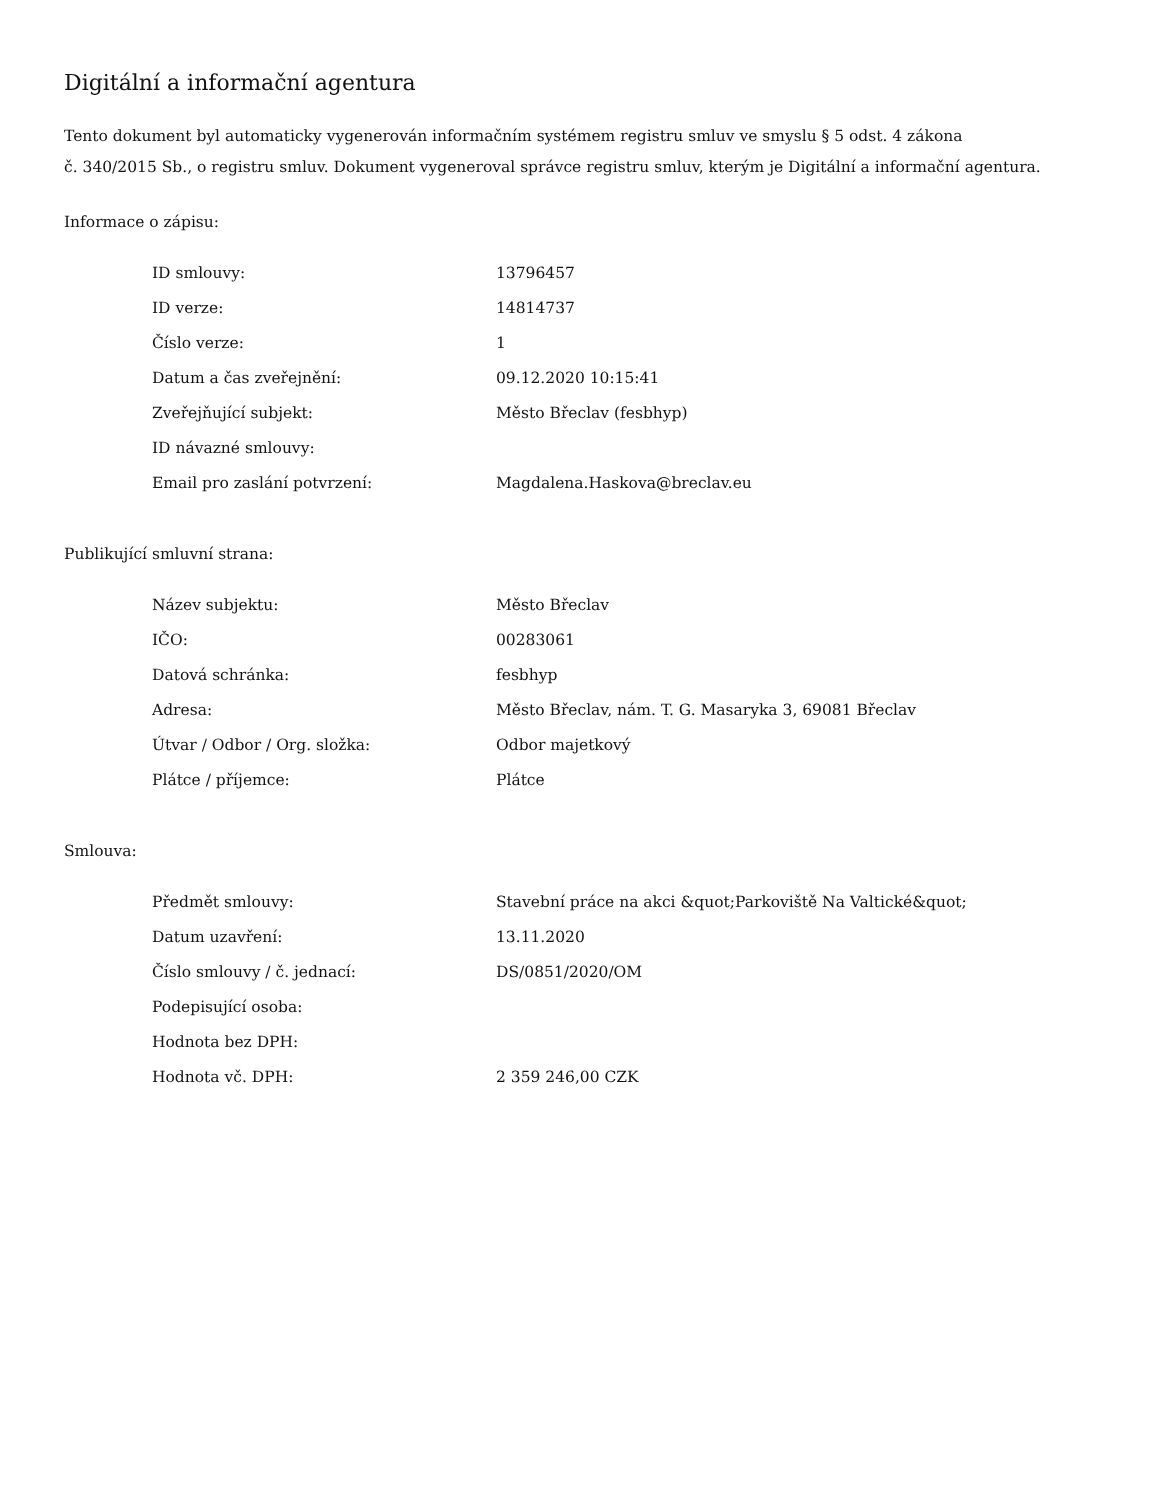Digitální a informační agentura
Tento dokument byl automaticky vygenerován informačním systémem registru smluv ve smyslu § 5 odst. 4 zákona
č. 340/2015 Sb., o registru smluv. Dokument vygeneroval správce registru smluv, kterým je Digitální a informační agentura.
Informace o zápisu:
| ID smlouvy: | 13796457 |
| ID verze: | 14814737 |
| Číslo verze: | 1 |
| Datum a čas zveřejnění: | 09.12.2020 10:15:41 |
| Zveřejňující subjekt: | Město Břeclav (fesbhyp) |
| ID návazné smlouvy: | |
| Email pro zaslání potvrzení: | Magdalena.Haskova@breclav.eu |
Publikující smluvní strana:
| Název subjektu: | Město Břeclav |
| IČO: | 00283061 |
| Datová schránka: | fesbhyp |
| Adresa: | Město Břeclav, nám. T. G. Masaryka 3, 69081 Břeclav |
| Útvar / Odbor / Org. složka: | Odbor majetkový |
| Plátce / příjemce: | Plátce |
Smlouva:
| Předmět smlouvy: | Stavební práce na akci &quot;Parkoviště Na Valtické&quot; |
| Datum uzavření: | 13.11.2020 |
| Číslo smlouvy / č. jednací: | DS/0851/2020/OM |
| Podepisující osoba: | |
| Hodnota bez DPH: | |
| Hodnota vč. DPH: | 2 359 246,00 CZK |